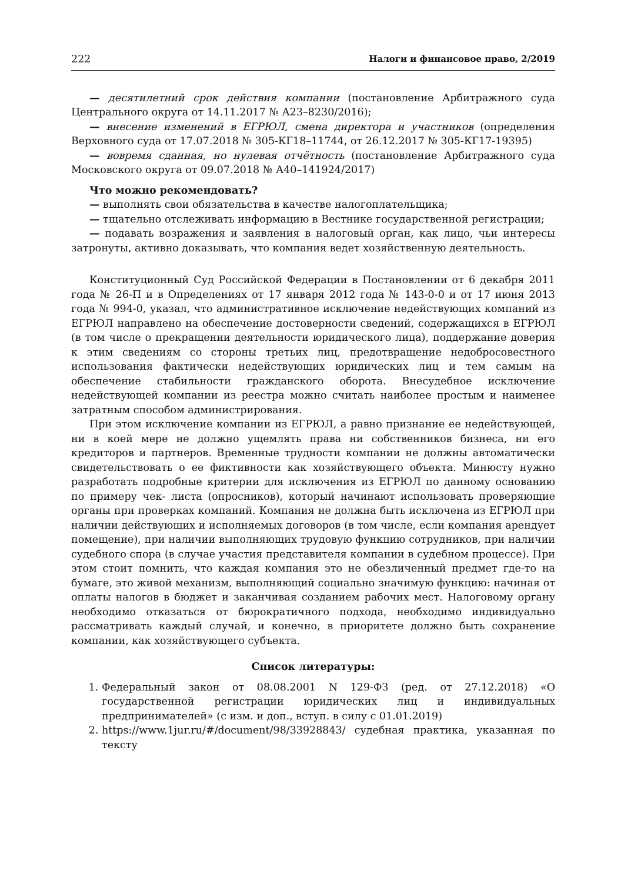222 Налоги и финансовое право, 2/2019
— десятилетний срок действия компании (постановление Арбитражного суда Центрального округа от 14.11.2017 № А23–8230/2016);
— внесение изменений в ЕГРЮЛ, смена директора и участников (определения Верховного суда от 17.07.2018 № 305-КГ18–11744, от 26.12.2017 № 305-КГ17-19395)
— вовремя сданная, но нулевая отчётность (постановление Арбитражного суда Московского округа от 09.07.2018 № А40–141924/2017)
Что можно рекомендовать?
— выполнять свои обязательства в качестве налогоплательщика;
— тщательно отслеживать информацию в Вестнике государственной регистрации;
— подавать возражения и заявления в налоговый орган, как лицо, чьи интересы затронуты, активно доказывать, что компания ведет хозяйственную деятельность.
Конституционный Суд Российской Федерации в Постановлении от 6 декабря 2011 года № 26-П и в Определениях от 17 января 2012 года № 143-0-0 и от 17 июня 2013 года № 994-0, указал, что административное исключение недействующих компаний из ЕГРЮЛ направлено на обеспечение достоверности сведений, содержащихся в ЕГРЮЛ (в том числе о прекращении деятельности юридического лица), поддержание доверия к этим сведениям со стороны третьих лиц, предотвращение недобросовестного использования фактически недействующих юридических лиц и тем самым на обеспечение стабильности гражданского оборота. Внесудебное исключение недействующей компании из реестра можно считать наиболее простым и наименее затратным способом администрирования.
При этом исключение компании из ЕГРЮЛ, а равно признание ее недействующей, ни в коей мере не должно ущемлять права ни собственников бизнеса, ни его кредиторов и партнеров. Временные трудности компании не должны автоматически свидетельствовать о ее фиктивности как хозяйствующего объекта. Минюсту нужно разработать подробные критерии для исключения из ЕГРЮЛ по данному основанию по примеру чек- листа (опросников), который начинают использовать проверяющие органы при проверках компаний. Компания не должна быть исключена из ЕГРЮЛ при наличии действующих и исполняемых договоров (в том числе, если компания арендует помещение), при наличии выполняющих трудовую функцию сотрудников, при наличии судебного спора (в случае участия представителя компании в судебном процессе). При этом стоит помнить, что каждая компания это не обезличенный предмет где-то на бумаге, это живой механизм, выполняющий социально значимую функцию: начиная от оплаты налогов в бюджет и заканчивая созданием рабочих мест. Налоговому органу необходимо отказаться от бюрократичного подхода, необходимо индивидуально рассматривать каждый случай, и конечно, в приоритете должно быть сохранение компании, как хозяйствующего субъекта.
Список литературы:
1. Федеральный закон от 08.08.2001 N 129-ФЗ (ред. от 27.12.2018) «О государственной регистрации юридических лиц и индивидуальных предпринимателей» (с изм. и доп., вступ. в силу с 01.01.2019)
2. https://www.1jur.ru/#/document/98/33928843/ судебная практика, указанная по тексту